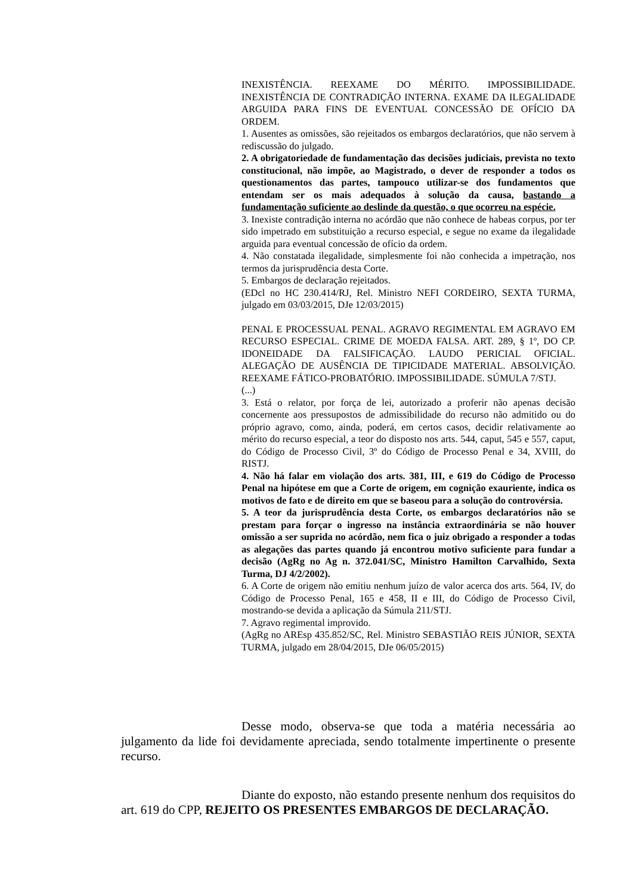INEXISTÊNCIA. REEXAME DO MÉRITO. IMPOSSIBILIDADE. INEXISTÊNCIA DE CONTRADIÇÃO INTERNA. EXAME DA ILEGALIDADE ARGUIDA PARA FINS DE EVENTUAL CONCESSÃO DE OFÍCIO DA ORDEM.
1. Ausentes as omissões, são rejeitados os embargos declaratórios, que não servem à rediscussão do julgado.
2. A obrigatoriedade de fundamentação das decisões judiciais, prevista no texto constitucional, não impõe, ao Magistrado, o dever de responder a todos os questionamentos das partes, tampouco utilizar-se dos fundamentos que entendam ser os mais adequados à solução da causa, bastando a fundamentação suficiente ao deslinde da questão, o que ocorreu na espécie.
3. Inexiste contradição interna no acórdão que não conhece de habeas corpus, por ter sido impetrado em substituição a recurso especial, e segue no exame da ilegalidade arguida para eventual concessão de ofício da ordem.
4. Não constatada ilegalidade, simplesmente foi não conhecida a impetração, nos termos da jurisprudência desta Corte.
5. Embargos de declaração rejeitados.
(EDcl no HC 230.414/RJ, Rel. Ministro NEFI CORDEIRO, SEXTA TURMA, julgado em 03/03/2015, DJe 12/03/2015)
PENAL E PROCESSUAL PENAL. AGRAVO REGIMENTAL EM AGRAVO EM RECURSO ESPECIAL. CRIME DE MOEDA FALSA. ART. 289, § 1º, DO CP. IDONEIDADE DA FALSIFICAÇÃO. LAUDO PERICIAL OFICIAL. ALEGAÇÃO DE AUSÊNCIA DE TIPICIDADE MATERIAL. ABSOLVIÇÃO. REEXAME FÁTICO-PROBATÓRIO. IMPOSSIBILIDADE. SÚMULA 7/STJ.
(...)
3. Está o relator, por força de lei, autorizado a proferir não apenas decisão concernente aos pressupostos de admissibilidade do recurso não admitido ou do próprio agravo, como, ainda, poderá, em certos casos, decidir relativamente ao mérito do recurso especial, a teor do disposto nos arts. 544, caput, 545 e 557, caput, do Código de Processo Civil, 3º do Código de Processo Penal e 34, XVIII, do RISTJ.
4. Não há falar em violação dos arts. 381, III, e 619 do Código de Processo Penal na hipótese em que a Corte de origem, em cognição exauriente, indica os motivos de fato e de direito em que se baseou para a solução do controvérsia.
5. A teor da jurisprudência desta Corte, os embargos declaratórios não se prestam para forçar o ingresso na instância extraordinária se não houver omissão a ser suprida no acórdão, nem fica o juiz obrigado a responder a todas as alegações das partes quando já encontrou motivo suficiente para fundar a decisão (AgRg no Ag n. 372.041/SC, Ministro Hamilton Carvalhido, Sexta Turma, DJ 4/2/2002).
6. A Corte de origem não emitiu nenhum juízo de valor acerca dos arts. 564, IV, do Código de Processo Penal, 165 e 458, II e III, do Código de Processo Civil, mostrando-se devida a aplicação da Súmula 211/STJ.
7. Agravo regimental improvido.
(AgRg no AREsp 435.852/SC, Rel. Ministro SEBASTIÃO REIS JÚNIOR, SEXTA TURMA, julgado em 28/04/2015, DJe 06/05/2015)
Desse modo, observa-se que toda a matéria necessária ao julgamento da lide foi devidamente apreciada, sendo totalmente impertinente o presente recurso.
Diante do exposto, não estando presente nenhum dos requisitos do art. 619 do CPP, REJEITO OS PRESENTES EMBARGOS DE DECLARAÇÃO.